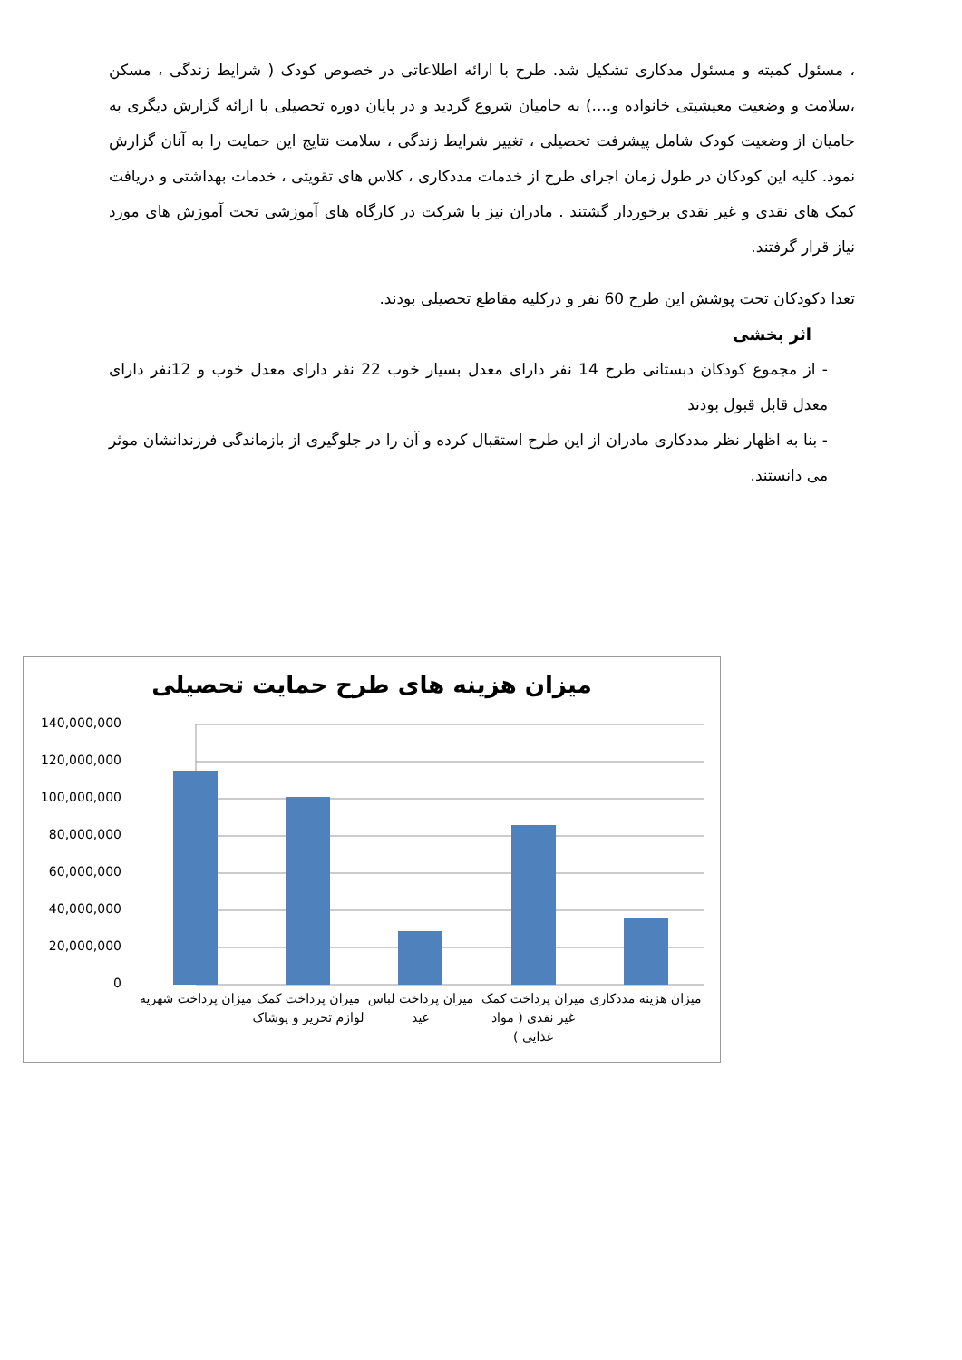، مسئول کمیته و مسئول مدکاری تشکیل شد. طرح با ارائه اطلاعاتی در خصوص کودک ( شرایط زندگی ، مسکن ،سلامت و وضعیت معیشیتی خانواده و....) به حامیان شروع گردید و در پایان دوره تحصیلی با ارائه گزارش دیگری به حامیان از وضعیت کودک شامل پیشرفت تحصیلی ، تغییر شرایط زندگی ، سلامت نتایج این حمایت را به آنان گزارش نمود. کلیه این کودکان در طول زمان اجرای طرح از خدمات مددکاری ، کلاس های تقویتی ، خدمات بهداشتی و دریافت کمک های نقدی و غیر نقدی برخوردار گشتند . مادران نیز با شرکت در کارگاه های آموزشی تحت آموزش های مورد نیاز قرار گرفتند.
تعدا دکودکان تحت پوشش این طرح 60 نفر و درکلیه مقاطع تحصیلی بودند.
اثر بخشی
- از مجموع کودکان دبستانی طرح 14 نفر دارای معدل بسیار خوب 22 نفر دارای معدل خوب و 12نفر دارای معدل قابل قبول بودند
- بنا به اظهار نظر مددکاری مادران از این طرح استقبال کرده و آن را در جلوگیری از بازماندگی فرزندانشان موثر می دانستند.
میزان هزینه های طرح حمایت تحصیلی
140,000,000
120,000,000
100,000,000
80,000,000
60,000,000
40,000,000
20,000,000
0
میزان پرداخت شهریه
میران پرداخت کمک لوازم تحریر و پوشاک
میران پرداخت لباس عید
میران پرداخت کمک غیر نقدی ( مواد غذایی )
میزان هزینه مددکاری